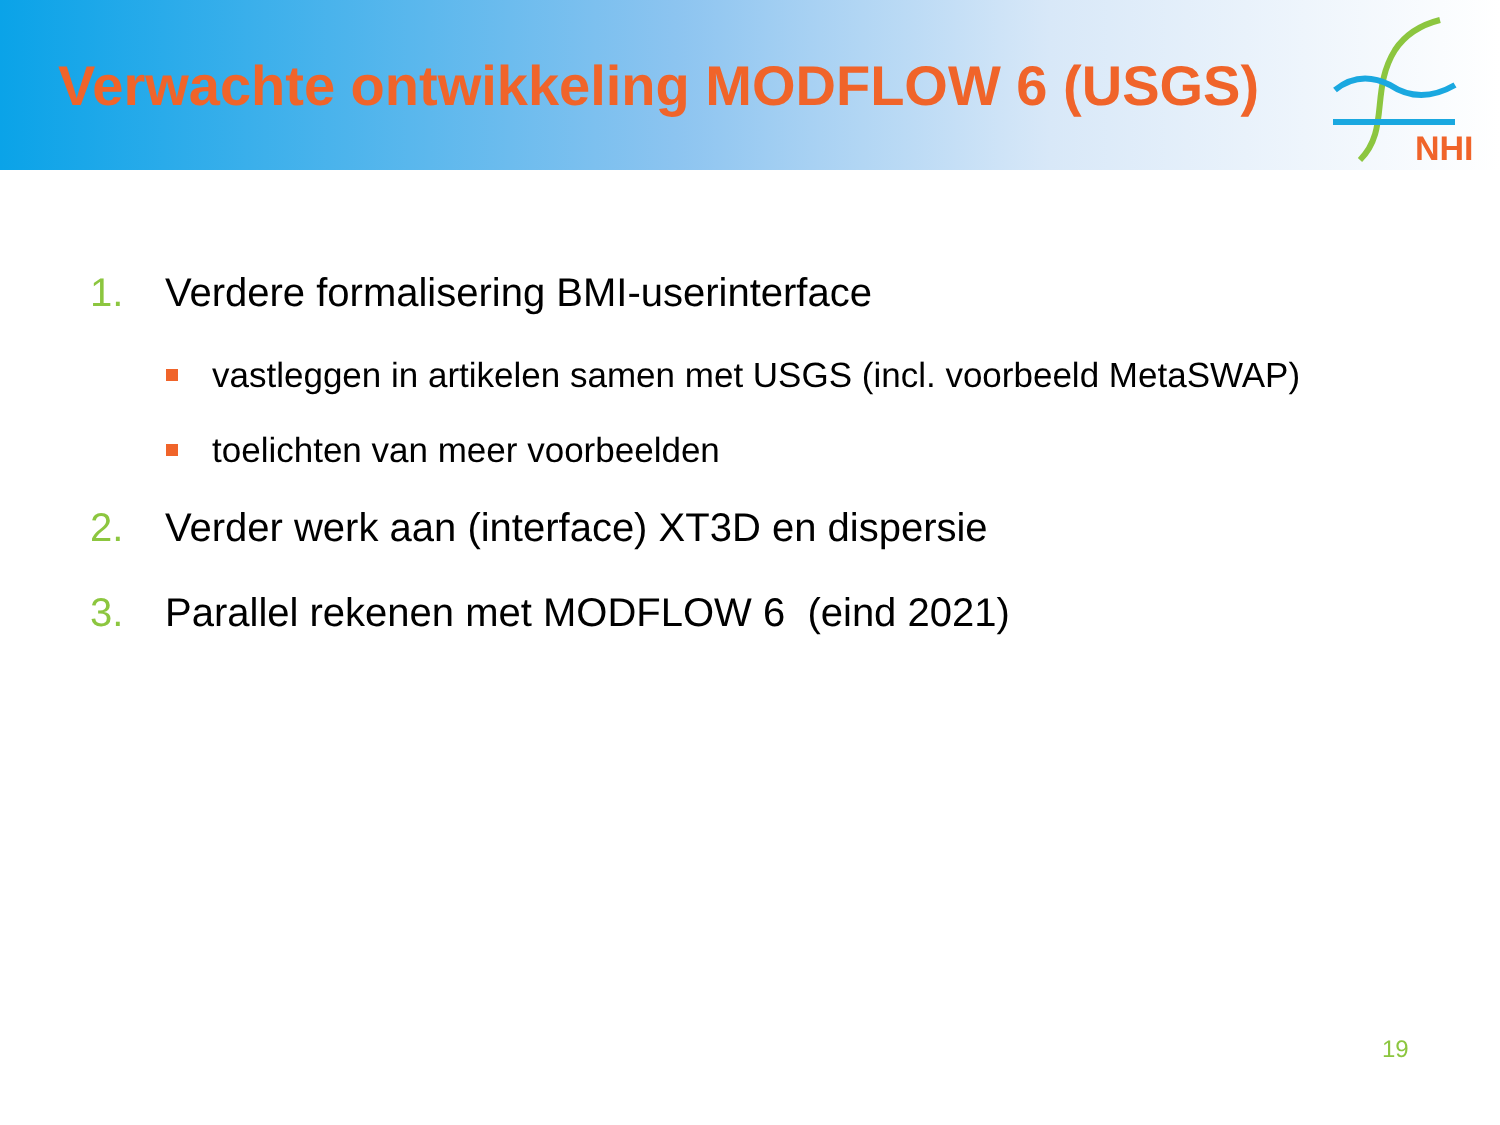Verwachte ontwikkeling MODFLOW 6 (USGS)
NHI
1. Verdere formalisering BMI-userinterface
vastleggen in artikelen samen met USGS (incl. voorbeeld MetaSWAP)
toelichten van meer voorbeelden
2. Verder werk aan (interface) XT3D en dispersie
3. Parallel rekenen met MODFLOW 6 (eind 2021)
19